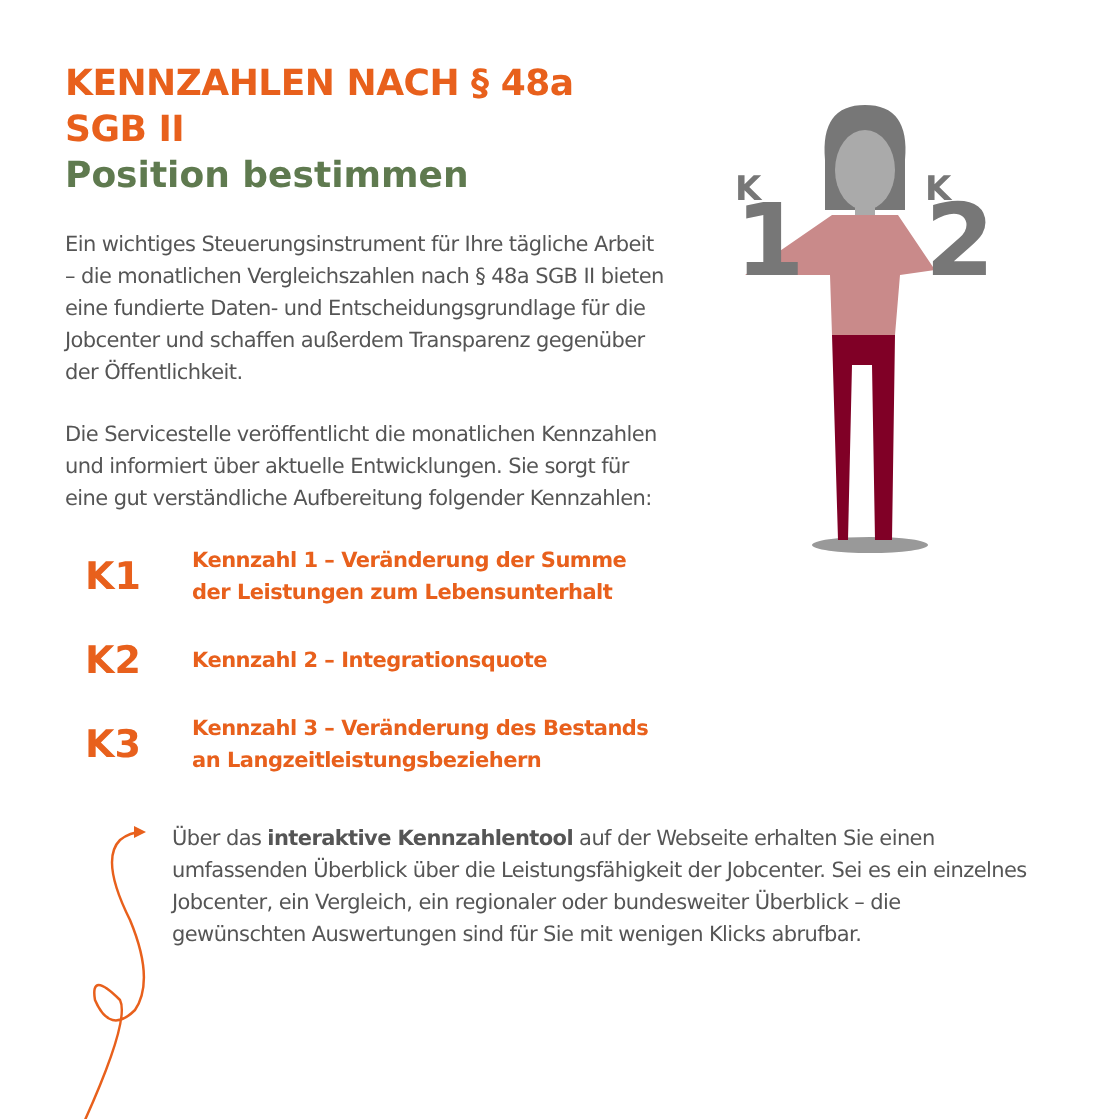KENNZAHLEN NACH § 48a SGB II
Position bestimmen
Ein wichtiges Steuerungsinstrument für Ihre tägliche Arbeit – die monatlichen Vergleichszahlen nach § 48a SGB II bieten eine fundierte Daten- und Entscheidungsgrundlage für die Jobcenter und schaffen außerdem Transparenz gegenüber der Öffentlichkeit.
Die Servicestelle veröffentlicht die monatlichen Kennzahlen und informiert über aktuelle Entwicklungen. Sie sorgt für eine gut verständliche Aufbereitung folgender Kennzahlen:
K1 Kennzahl 1 – Veränderung der Summe
der Leistungen zum Lebensunterhalt
K2 Kennzahl 2 – Integrationsquote
K3 Kennzahl 3 – Veränderung des Bestands
an Langzeitleistungsbeziehern
1
2
K
K
Über das interaktive Kennzahlentool auf der Webseite erhalten Sie einen umfassenden Überblick über die Leistungsfähigkeit der Jobcenter. Sei es ein einzelnes Jobcenter, ein Vergleich, ein regionaler oder bundesweiter Überblick – die gewünschten Auswertungen sind für Sie mit wenigen Klicks abrufbar.